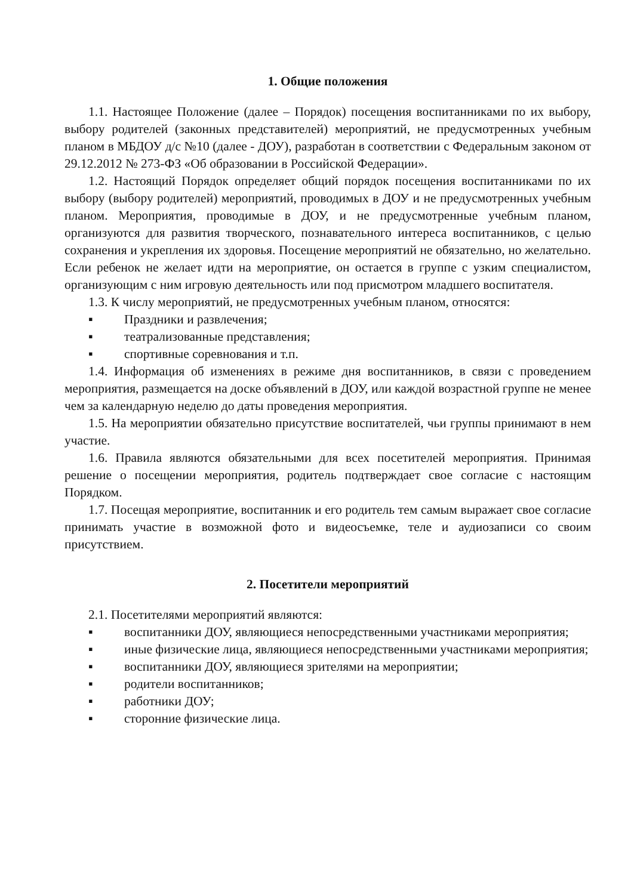1. Общие положения
1.1. Настоящее Положение (далее – Порядок) посещения воспитанниками по их выбору, выбору родителей (законных представителей) мероприятий, не предусмотренных учебным планом в МБДОУ д/с №10 (далее - ДОУ), разработан в соответствии с Федеральным законом от 29.12.2012 № 273-ФЗ «Об образовании в Российской Федерации».
1.2. Настоящий Порядок определяет общий порядок посещения воспитанниками по их выбору (выбору родителей) мероприятий, проводимых в ДОУ и не предусмотренных учебным планом. Мероприятия, проводимые в ДОУ, и не предусмотренные учебным планом, организуются для развития творческого, познавательного интереса воспитанников, с целью сохранения и укрепления их здоровья. Посещение мероприятий не обязательно, но желательно. Если ребенок не желает идти на мероприятие, он остается в группе с узким специалистом, организующим с ним игровую деятельность или под присмотром младшего воспитателя.
1.3. К числу мероприятий, не предусмотренных учебным планом, относятся:
▪ Праздники и развлечения;
▪ театрализованные представления;
▪ спортивные соревнования и т.п.
1.4. Информация об изменениях в режиме дня воспитанников, в связи с проведением мероприятия, размещается на доске объявлений в ДОУ, или каждой возрастной группе не менее чем за календарную неделю до даты проведения мероприятия.
1.5. На мероприятии обязательно присутствие воспитателей, чьи группы принимают в нем участие.
1.6. Правила являются обязательными для всех посетителей мероприятия. Принимая решение о посещении мероприятия, родитель подтверждает свое согласие с настоящим Порядком.
1.7. Посещая мероприятие, воспитанник и его родитель тем самым выражает свое согласие принимать участие в возможной фото и видеосъемке, теле и аудиозаписи со своим присутствием.
2. Посетители мероприятий
2.1. Посетителями мероприятий являются:
▪ воспитанники ДОУ, являющиеся непосредственными участниками мероприятия;
▪ иные физические лица, являющиеся непосредственными участниками мероприятия;
▪ воспитанники ДОУ, являющиеся зрителями на мероприятии;
▪ родители воспитанников;
▪ работники ДОУ;
▪ сторонние физические лица.